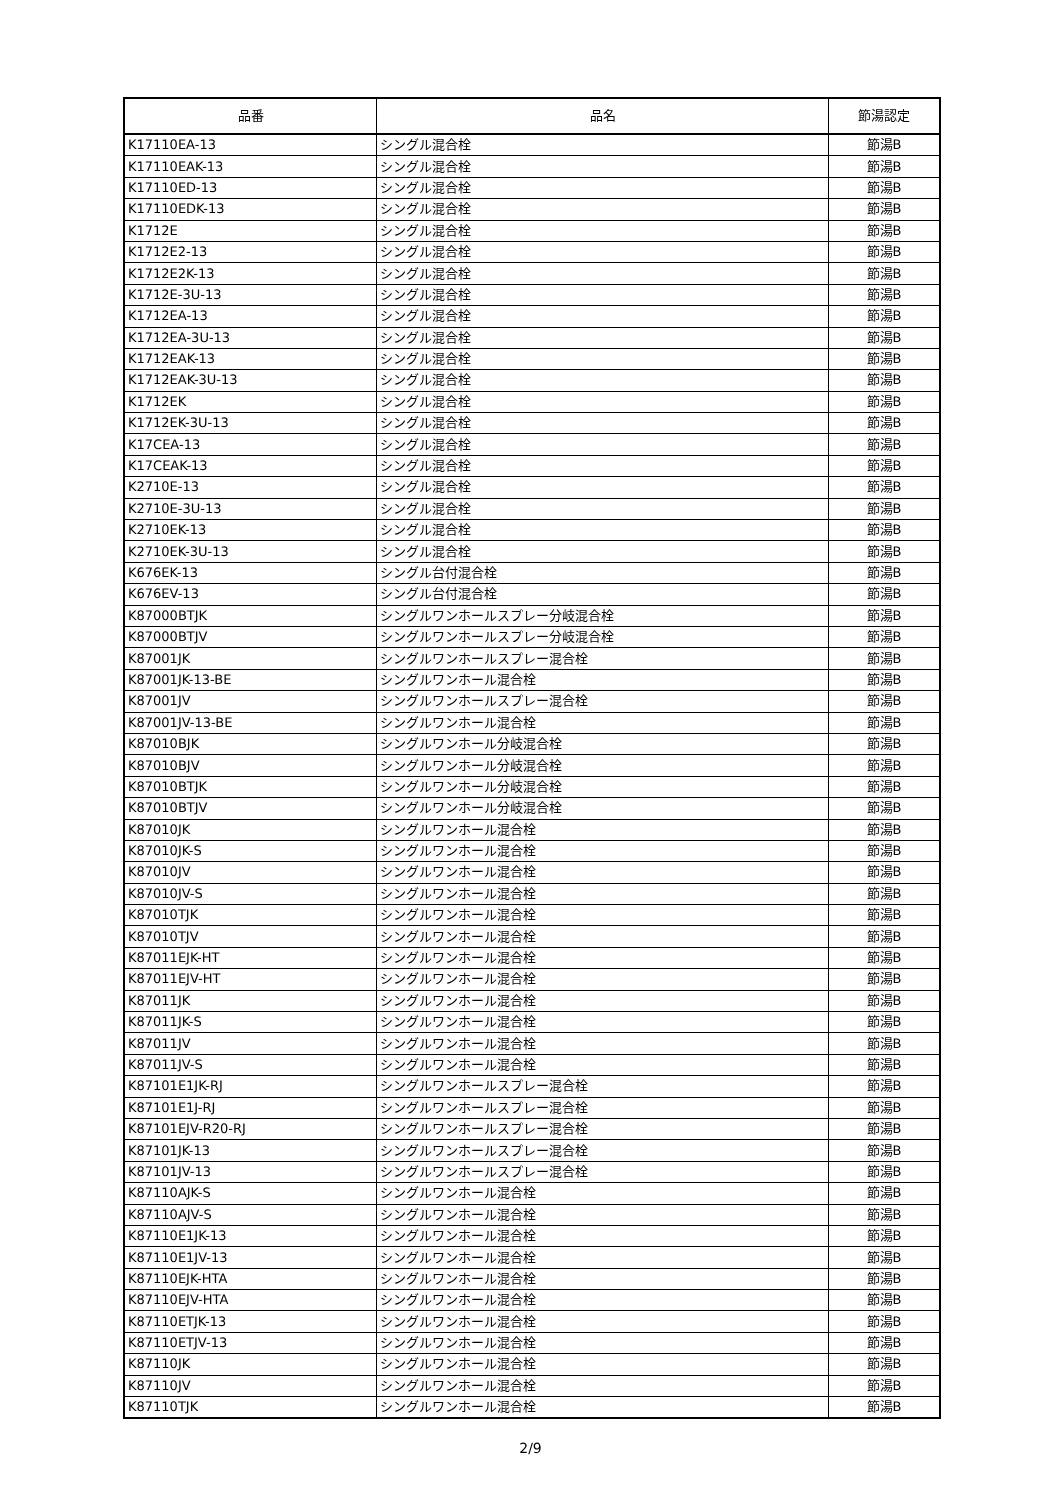| 品番 | 品名 | 節湯認定 |
| --- | --- | --- |
| K17110EA-13 | シングル混合栓 | 節湯B |
| K17110EAK-13 | シングル混合栓 | 節湯B |
| K17110ED-13 | シングル混合栓 | 節湯B |
| K17110EDK-13 | シングル混合栓 | 節湯B |
| K1712E | シングル混合栓 | 節湯B |
| K1712E2-13 | シングル混合栓 | 節湯B |
| K1712E2K-13 | シングル混合栓 | 節湯B |
| K1712E-3U-13 | シングル混合栓 | 節湯B |
| K1712EA-13 | シングル混合栓 | 節湯B |
| K1712EA-3U-13 | シングル混合栓 | 節湯B |
| K1712EAK-13 | シングル混合栓 | 節湯B |
| K1712EAK-3U-13 | シングル混合栓 | 節湯B |
| K1712EK | シングル混合栓 | 節湯B |
| K1712EK-3U-13 | シングル混合栓 | 節湯B |
| K17CEA-13 | シングル混合栓 | 節湯B |
| K17CEAK-13 | シングル混合栓 | 節湯B |
| K2710E-13 | シングル混合栓 | 節湯B |
| K2710E-3U-13 | シングル混合栓 | 節湯B |
| K2710EK-13 | シングル混合栓 | 節湯B |
| K2710EK-3U-13 | シングル混合栓 | 節湯B |
| K676EK-13 | シングル台付混合栓 | 節湯B |
| K676EV-13 | シングル台付混合栓 | 節湯B |
| K87000BTJK | シングルワンホールスプレー分岐混合栓 | 節湯B |
| K87000BTJV | シングルワンホールスプレー分岐混合栓 | 節湯B |
| K87001JK | シングルワンホールスプレー混合栓 | 節湯B |
| K87001JK-13-BE | シングルワンホール混合栓 | 節湯B |
| K87001JV | シングルワンホールスプレー混合栓 | 節湯B |
| K87001JV-13-BE | シングルワンホール混合栓 | 節湯B |
| K87010BJK | シングルワンホール分岐混合栓 | 節湯B |
| K87010BJV | シングルワンホール分岐混合栓 | 節湯B |
| K87010BTJK | シングルワンホール分岐混合栓 | 節湯B |
| K87010BTJV | シングルワンホール分岐混合栓 | 節湯B |
| K87010JK | シングルワンホール混合栓 | 節湯B |
| K87010JK-S | シングルワンホール混合栓 | 節湯B |
| K87010JV | シングルワンホール混合栓 | 節湯B |
| K87010JV-S | シングルワンホール混合栓 | 節湯B |
| K87010TJK | シングルワンホール混合栓 | 節湯B |
| K87010TJV | シングルワンホール混合栓 | 節湯B |
| K87011EJK-HT | シングルワンホール混合栓 | 節湯B |
| K87011EJV-HT | シングルワンホール混合栓 | 節湯B |
| K87011JK | シングルワンホール混合栓 | 節湯B |
| K87011JK-S | シングルワンホール混合栓 | 節湯B |
| K87011JV | シングルワンホール混合栓 | 節湯B |
| K87011JV-S | シングルワンホール混合栓 | 節湯B |
| K87101E1JK-RJ | シングルワンホールスプレー混合栓 | 節湯B |
| K87101E1J-RJ | シングルワンホールスプレー混合栓 | 節湯B |
| K87101EJV-R20-RJ | シングルワンホールスプレー混合栓 | 節湯B |
| K87101JK-13 | シングルワンホールスプレー混合栓 | 節湯B |
| K87101JV-13 | シングルワンホールスプレー混合栓 | 節湯B |
| K87110AJK-S | シングルワンホール混合栓 | 節湯B |
| K87110AJV-S | シングルワンホール混合栓 | 節湯B |
| K87110E1JK-13 | シングルワンホール混合栓 | 節湯B |
| K87110E1JV-13 | シングルワンホール混合栓 | 節湯B |
| K87110EJK-HTA | シングルワンホール混合栓 | 節湯B |
| K87110EJV-HTA | シングルワンホール混合栓 | 節湯B |
| K87110ETJK-13 | シングルワンホール混合栓 | 節湯B |
| K87110ETJV-13 | シングルワンホール混合栓 | 節湯B |
| K87110JK | シングルワンホール混合栓 | 節湯B |
| K87110JV | シングルワンホール混合栓 | 節湯B |
| K87110TJK | シングルワンホール混合栓 | 節湯B |
2/9